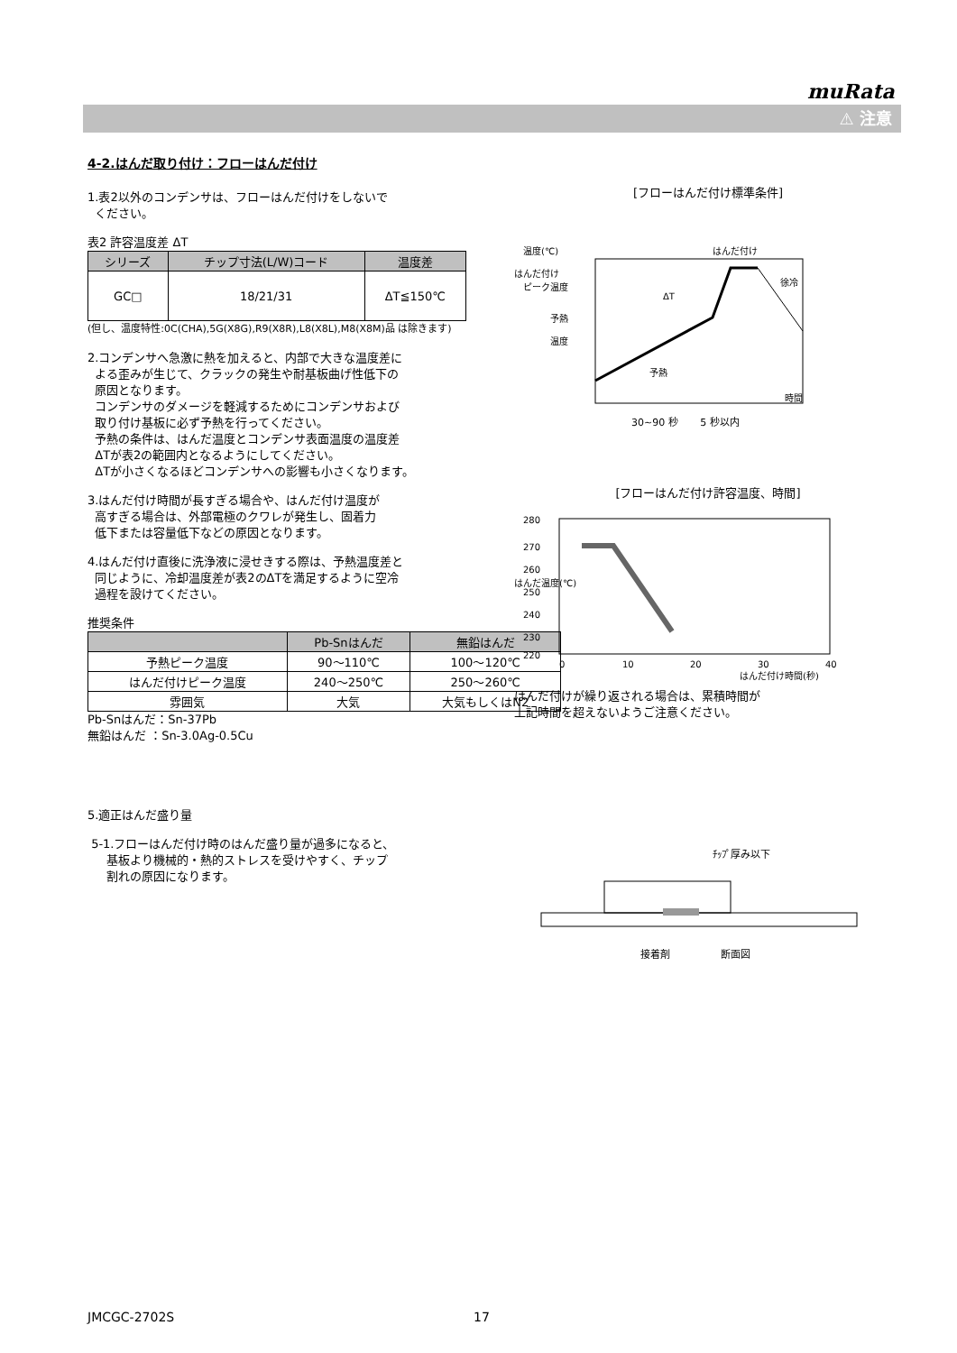muRata
⚠ 注意
4-2.はんだ取り付け：フローはんだ付け
1.表2以外のコンデンサは、フローはんだ付けをしないで
ください。
表2 許容温度差 ΔT
| シリーズ | チップ寸法(L/W)コード | 温度差 |
| --- | --- | --- |
| GC□ | 18/21/31 | ΔT≦150℃ |
(但し、温度特性:0C(CHA),5G(X8G),R9(X8R),L8(X8L),M8(X8M)品 は除きます)
2.コンデンサへ急激に熱を加えると、内部で大きな温度差に
よる歪みが生じて、クラックの発生や耐基板曲げ性低下の
原因となります。
コンデンサのダメージを軽減するためにコンデンサおよび
取り付け基板に必ず予熱を行ってください。
予熱の条件は、はんだ温度とコンデンサ表面温度の温度差
ΔTが表2の範囲内となるようにしてください。
ΔTが小さくなるほどコンデンサへの影響も小さくなります。
3.はんだ付け時間が長すぎる場合や、はんだ付け温度が
高すぎる場合は、外部電極のクワレが発生し、固着力
低下または容量低下などの原因となります。
4.はんだ付け直後に洗浄液に浸せきする際は、予熱温度差と
同じように、冷却温度差が表2のΔTを満足するように空冷
過程を設けてください。
推奨条件
| | Pb-Snはんだ | 無鉛はんだ |
| --- | --- | --- |
| 予熱ピーク温度 | 90～110℃ | 100～120℃ |
| はんだ付けピーク温度 | 240～250℃ | 250～260℃ |
| 雰囲気 | 大気 | 大気もしくはN2 |
Pb-Snはんだ：Sn-37Pb
無鉛はんだ ：Sn-3.0Ag-0.5Cu
5.適正はんだ盛り量
5-1.フローはんだ付け時のはんだ盛り量が過多になると、
基板より機械的・熱的ストレスを受けやすく、チップ
割れの原因になります。
[フローはんだ付け標準条件]
温度(℃)
はんだ付け
ピーク温度
予熱
温度
ΔT
はんだ付け
徐冷
予熱
時間
30~90 秒 5 秒以内
[フローはんだ付け許容温度、時間]
280
270
260
250
240
230
220
はんだ温度(℃)
0
10
20
30
40
はんだ付け時間(秒)
はんだ付けが繰り返される場合は、累積時間が
上記時間を超えないようご注意ください。
ﾁｯﾌﾟ厚み以下
接着剤 断面図
JMCGC-2702S 17